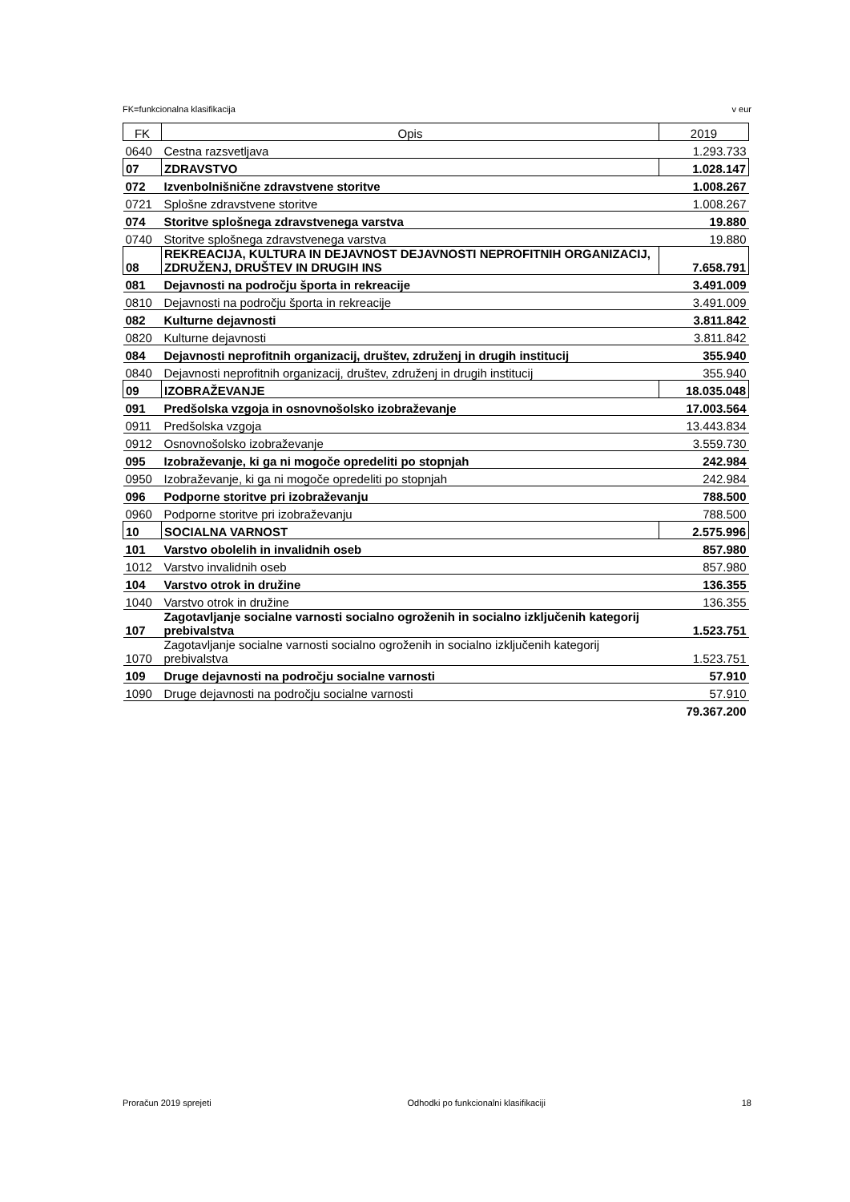FK=funkcionalna klasifikacija v eur
| FK | Opis | 2019 |
| --- | --- | --- |
| 0640 | Cestna razsvetljava | 1.293.733 |
| 07 | ZDRAVSTVO | 1.028.147 |
| 072 | Izvenbolnišnične zdravstvene storitve | 1.008.267 |
| 0721 | Splošne zdravstvene storitve | 1.008.267 |
| 074 | Storitve splošnega zdravstvenega varstva | 19.880 |
| 0740 | Storitve splošnega zdravstvenega varstva | 19.880 |
| 08 | REKREACIJA, KULTURA IN DEJAVNOST DEJAVNOSTI NEPROFITNIH ORGANIZACIJ, ZDRUŽENJ, DRUŠTEV IN DRUGIH INS | 7.658.791 |
| 081 | Dejavnosti na področju športa in rekreacije | 3.491.009 |
| 0810 | Dejavnosti na področju športa in rekreacije | 3.491.009 |
| 082 | Kulturne dejavnosti | 3.811.842 |
| 0820 | Kulturne dejavnosti | 3.811.842 |
| 084 | Dejavnosti neprofitnih organizacij, društev, združenj in drugih institucij | 355.940 |
| 0840 | Dejavnosti neprofitnih organizacij, društev, združenj in drugih institucij | 355.940 |
| 09 | IZOBRAŽEVANJE | 18.035.048 |
| 091 | Predšolska vzgoja in osnovnošolsko izobraževanje | 17.003.564 |
| 0911 | Predšolska vzgoja | 13.443.834 |
| 0912 | Osnovnošolsko izobraževanje | 3.559.730 |
| 095 | Izobraževanje, ki ga ni mogoče opredeliti po stopnjah | 242.984 |
| 0950 | Izobraževanje, ki ga ni mogoče opredeliti po stopnjah | 242.984 |
| 096 | Podporne storitve pri izobraževanju | 788.500 |
| 0960 | Podporne storitve pri izobraževanju | 788.500 |
| 10 | SOCIALNA VARNOST | 2.575.996 |
| 101 | Varstvo obolelih in invalidnih oseb | 857.980 |
| 1012 | Varstvo invalidnih oseb | 857.980 |
| 104 | Varstvo otrok in družine | 136.355 |
| 1040 | Varstvo otrok in družine | 136.355 |
| 107 | Zagotavljanje socialne varnosti socialno ogroženih in socialno izključenih kategorij prebivalstva | 1.523.751 |
| 1070 | Zagotavljanje socialne varnosti socialno ogroženih in socialno izključenih kategorij prebivalstva | 1.523.751 |
| 109 | Druge dejavnosti na področju socialne varnosti | 57.910 |
| 1090 | Druge dejavnosti na področju socialne varnosti | 57.910 |
| | | 79.367.200 |
Proračun 2019 sprejeti Odhodki po funkcionalni klasifikaciji 18